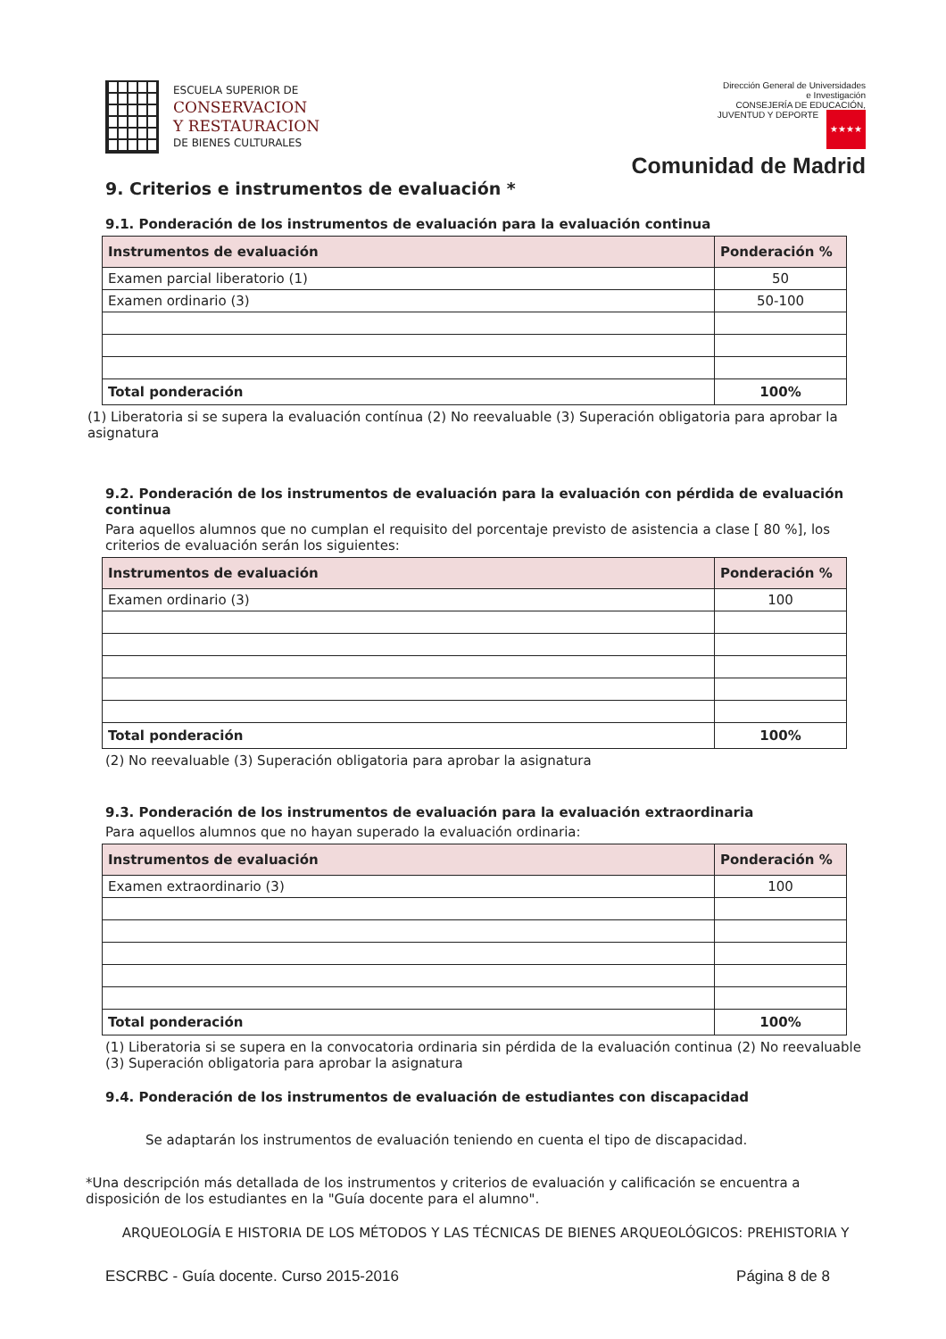ESCUELA SUPERIOR DE
CONSERVACION
Y RESTAURACION
DE BIENES CULTURALES
Dirección General de Universidades
e Investigación
CONSEJERÍA DE EDUCACIÓN,
JUVENTUD Y DEPORTE ★★★★
Comunidad de Madrid
9. Criterios e instrumentos de evaluación *
9.1. Ponderación de los instrumentos de evaluación para la evaluación continua
| Instrumentos de evaluación | Ponderación % |
| --- | --- |
| Examen parcial liberatorio (1) | 50 |
| Examen ordinario (3) | 50-100 |
| Total ponderación | 100% |
(1) Liberatoria si se supera la evaluación contínua (2) No reevaluable (3) Superación obligatoria para aprobar la asignatura
9.2. Ponderación de los instrumentos de evaluación para la evaluación con pérdida de evaluación continua
Para aquellos alumnos que no cumplan el requisito del porcentaje previsto de asistencia a clase [ 80 %], los criterios de evaluación serán los siguientes:
| Instrumentos de evaluación | Ponderación % |
| --- | --- |
| Examen ordinario (3) | 100 |
| Total ponderación | 100% |
(2) No reevaluable (3) Superación obligatoria para aprobar la asignatura
9.3. Ponderación de los instrumentos de evaluación para la evaluación extraordinaria
Para aquellos alumnos que no hayan superado la evaluación ordinaria:
| Instrumentos de evaluación | Ponderación % |
| --- | --- |
| Examen extraordinario (3) | 100 |
| Total ponderación | 100% |
(1) Liberatoria si se supera en la convocatoria ordinaria sin pérdida de la evaluación continua (2) No reevaluable
(3) Superación obligatoria para aprobar la asignatura
9.4. Ponderación de los instrumentos de evaluación de estudiantes con discapacidad
Se adaptarán los instrumentos de evaluación teniendo en cuenta el tipo de discapacidad.
*Una descripción más detallada de los instrumentos y criterios de evaluación y calificación se encuentra a disposición de los estudiantes en la "Guía docente para el alumno".
ARQUEOLOGÍA E HISTORIA DE LOS MÉTODOS Y LAS TÉCNICAS DE BIENES ARQUEOLÓGICOS: PREHISTORIA Y
ESCRBC - Guía docente. Curso 2015-2016 Página 8 de 8